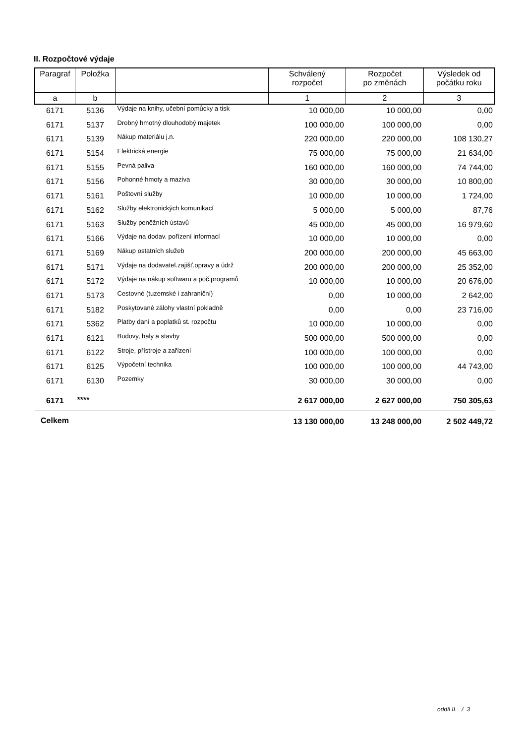II. Rozpočtové výdaje
| Paragraf | Položka | | Schválený rozpočet | Rozpočet po změnách | Výsledek od počátku roku |
| --- | --- | --- | --- | --- | --- |
| a | b | | 1 | 2 | 3 |
| 6171 | 5136 | Výdaje na knihy, učební pomůcky a tisk | 10 000,00 | 10 000,00 | 0,00 |
| 6171 | 5137 | Drobný hmotný dlouhodobý majetek | 100 000,00 | 100 000,00 | 0,00 |
| 6171 | 5139 | Nákup materiálu j.n. | 220 000,00 | 220 000,00 | 108 130,27 |
| 6171 | 5154 | Elektrická energie | 75 000,00 | 75 000,00 | 21 634,00 |
| 6171 | 5155 | Pevná paliva | 160 000,00 | 160 000,00 | 74 744,00 |
| 6171 | 5156 | Pohonné hmoty a maziva | 30 000,00 | 30 000,00 | 10 800,00 |
| 6171 | 5161 | Poštovní služby | 10 000,00 | 10 000,00 | 1 724,00 |
| 6171 | 5162 | Služby elektronických komunikací | 5 000,00 | 5 000,00 | 87,76 |
| 6171 | 5163 | Služby peněžních ústavů | 45 000,00 | 45 000,00 | 16 979,60 |
| 6171 | 5166 | Výdaje na dodav. pořízení informací | 10 000,00 | 10 000,00 | 0,00 |
| 6171 | 5169 | Nákup ostatních služeb | 200 000,00 | 200 000,00 | 45 663,00 |
| 6171 | 5171 | Výdaje na dodavatel.zajišť.opravy a údrž | 200 000,00 | 200 000,00 | 25 352,00 |
| 6171 | 5172 | Výdaje na nákup softwaru a poč.programů | 10 000,00 | 10 000,00 | 20 676,00 |
| 6171 | 5173 | Cestovné (tuzemské i zahraniční) | 0,00 | 10 000,00 | 2 642,00 |
| 6171 | 5182 | Poskytované zálohy vlastní pokladně | 0,00 | 0,00 | 23 716,00 |
| 6171 | 5362 | Platby daní a poplatků st. rozpočtu | 10 000,00 | 10 000,00 | 0,00 |
| 6171 | 6121 | Budovy, haly a stavby | 500 000,00 | 500 000,00 | 0,00 |
| 6171 | 6122 | Stroje, přístroje a zařízení | 100 000,00 | 100 000,00 | 0,00 |
| 6171 | 6125 | Výpočetní technika | 100 000,00 | 100 000,00 | 44 743,00 |
| 6171 | 6130 | Pozemky | 30 000,00 | 30 000,00 | 0,00 |
| 6171 | **** | | 2 617 000,00 | 2 627 000,00 | 750 305,63 |
| Celkem | | | 13 130 000,00 | 13 248 000,00 | 2 502 449,72 |
oddíl II. / 3